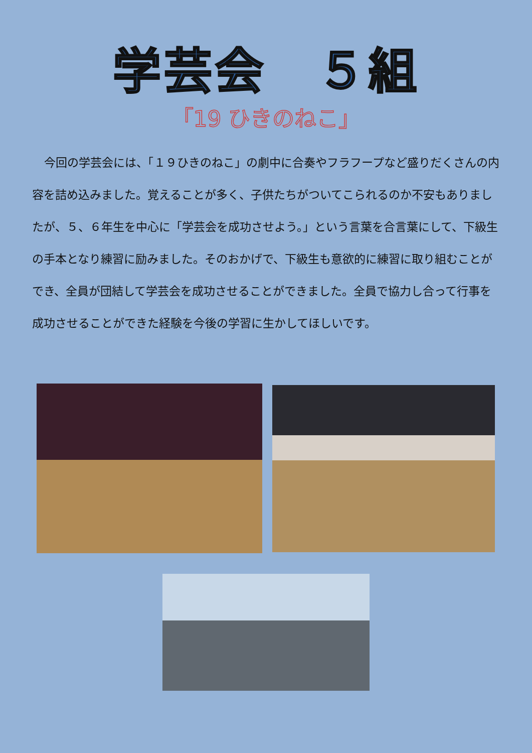学芸会　５組
「19 ひきのねこ」
今回の学芸会には、「１９ひきのねこ」の劇中に合奏やフラフープなど盛りだくさんの内容を詰め込みました。覚えることが多く、子供たちがついてこられるのか不安もありましたが、５、６年生を中心に「学芸会を成功させよう。」という言葉を合言葉にして、下級生の手本となり練習に励みました。そのおかげで、下級生も意欲的に練習に取り組むことができ、全員が団結して学芸会を成功させることができました。全員で協力し合って行事を成功させることができた経験を今後の学習に生かしてほしいです。